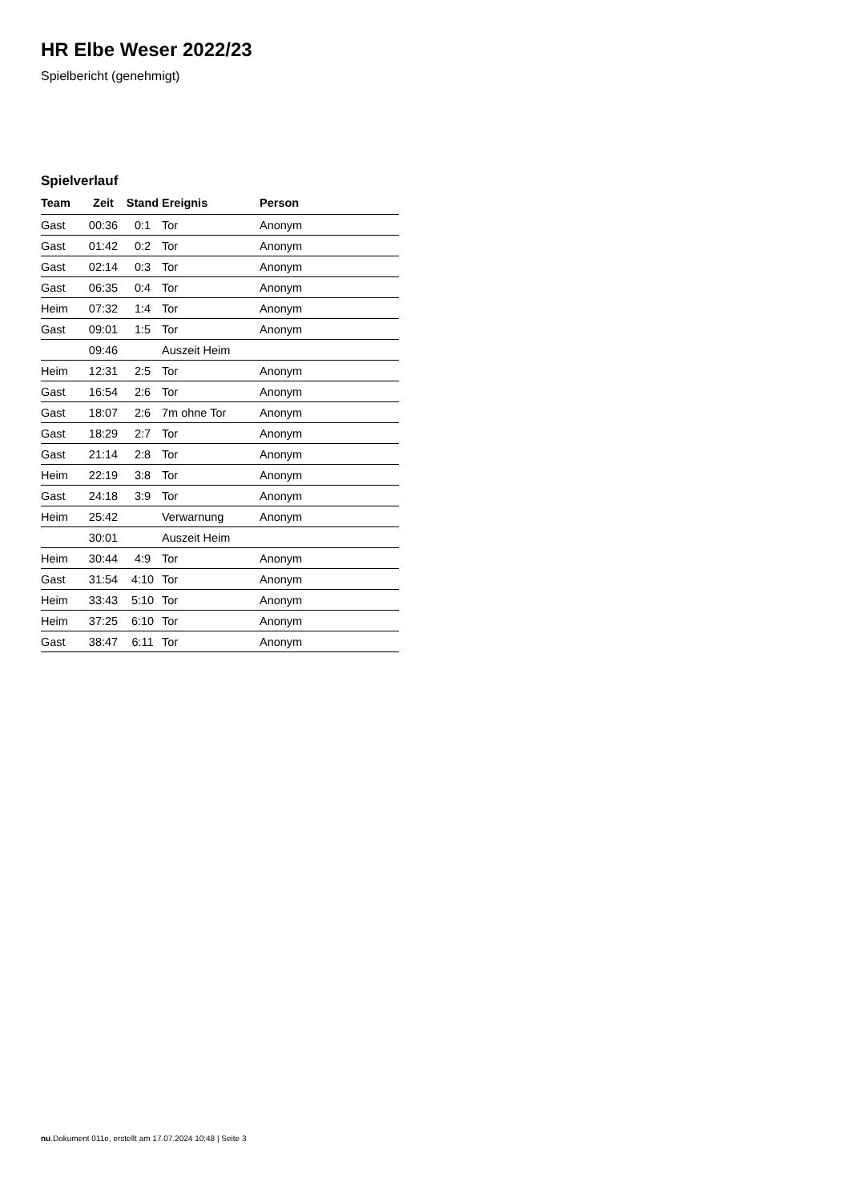HR Elbe Weser 2022/23
Spielbericht (genehmigt)
Spielverlauf
| Team | Zeit | Stand | Ereignis | Person |
| --- | --- | --- | --- | --- |
| Gast | 00:36 | 0:1 | Tor | Anonym |
| Gast | 01:42 | 0:2 | Tor | Anonym |
| Gast | 02:14 | 0:3 | Tor | Anonym |
| Gast | 06:35 | 0:4 | Tor | Anonym |
| Heim | 07:32 | 1:4 | Tor | Anonym |
| Gast | 09:01 | 1:5 | Tor | Anonym |
| | 09:46 | | Auszeit Heim | |
| Heim | 12:31 | 2:5 | Tor | Anonym |
| Gast | 16:54 | 2:6 | Tor | Anonym |
| Gast | 18:07 | 2:6 | 7m ohne Tor | Anonym |
| Gast | 18:29 | 2:7 | Tor | Anonym |
| Gast | 21:14 | 2:8 | Tor | Anonym |
| Heim | 22:19 | 3:8 | Tor | Anonym |
| Gast | 24:18 | 3:9 | Tor | Anonym |
| Heim | 25:42 | | Verwarnung | Anonym |
| | 30:01 | | Auszeit Heim | |
| Heim | 30:44 | 4:9 | Tor | Anonym |
| Gast | 31:54 | 4:10 | Tor | Anonym |
| Heim | 33:43 | 5:10 | Tor | Anonym |
| Heim | 37:25 | 6:10 | Tor | Anonym |
| Gast | 38:47 | 6:11 | Tor | Anonym |
nu.Dokument 011e, erstellt am 17.07.2024 10:48 | Seite 3